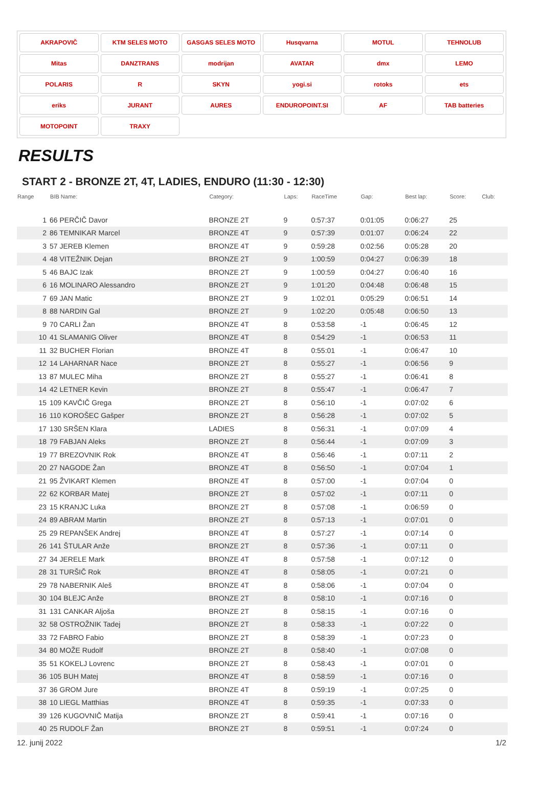AKRAPOVIČ
KTM SELES MOTO
GASGAS SELES MOTO
Husqvarna
MOTUL
TEHNOLUB
Mitas
DANZTRANS
modrijan
AVATAR
dmx
LEMO
POLARIS
R
SKYN
yogi.si
rotoks
ets
eriks
JURANT
AURES
ENDUROPOINT.SI
AF
TAB batteries
MOTOPOINT
TRAXY
RESULTS
START 2 - BRONZE 2T, 4T, LADIES, ENDURO (11:30 - 12:30)
| Range | BIB Name: | Category: | Laps: | RaceTime | Gap: | Best lap: | Score: | Club: |
| --- | --- | --- | --- | --- | --- | --- | --- | --- |
| 1 | 66 PERČIČ Davor | BRONZE 2T | 9 | 0:57:37 | 0:01:05 | 0:06:27 | 25 | |
| 2 | 86 TEMNIKAR Marcel | BRONZE 4T | 9 | 0:57:39 | 0:01:07 | 0:06:24 | 22 | |
| 3 | 57 JEREB Klemen | BRONZE 4T | 9 | 0:59:28 | 0:02:56 | 0:05:28 | 20 | |
| 4 | 48 VITEŽNIK Dejan | BRONZE 2T | 9 | 1:00:59 | 0:04:27 | 0:06:39 | 18 | |
| 5 | 46 BAJC Izak | BRONZE 2T | 9 | 1:00:59 | 0:04:27 | 0:06:40 | 16 | |
| 6 | 16 MOLINARO Alessandro | BRONZE 2T | 9 | 1:01:20 | 0:04:48 | 0:06:48 | 15 | |
| 7 | 69 JAN Matic | BRONZE 2T | 9 | 1:02:01 | 0:05:29 | 0:06:51 | 14 | |
| 8 | 88 NARDIN Gal | BRONZE 2T | 9 | 1:02:20 | 0:05:48 | 0:06:50 | 13 | |
| 9 | 70 CARLI Žan | BRONZE 4T | 8 | 0:53:58 | -1 | 0:06:45 | 12 | |
| 10 | 41 SLAMANIG Oliver | BRONZE 4T | 8 | 0:54:29 | -1 | 0:06:53 | 11 | |
| 11 | 32 BUCHER Florian | BRONZE 4T | 8 | 0:55:01 | -1 | 0:06:47 | 10 | |
| 12 | 14 LAHARNAR Nace | BRONZE 2T | 8 | 0:55:27 | -1 | 0:06:56 | 9 | |
| 13 | 87 MULEC Miha | BRONZE 2T | 8 | 0:55:27 | -1 | 0:06:41 | 8 | |
| 14 | 42 LETNER Kevin | BRONZE 2T | 8 | 0:55:47 | -1 | 0:06:47 | 7 | |
| 15 | 109 KAVČIČ Grega | BRONZE 2T | 8 | 0:56:10 | -1 | 0:07:02 | 6 | |
| 16 | 110 KOROŠEC Gašper | BRONZE 2T | 8 | 0:56:28 | -1 | 0:07:02 | 5 | |
| 17 | 130 SRŠEN Klara | LADIES | 8 | 0:56:31 | -1 | 0:07:09 | 4 | |
| 18 | 79 FABJAN Aleks | BRONZE 2T | 8 | 0:56:44 | -1 | 0:07:09 | 3 | |
| 19 | 77 BREZOVNIK Rok | BRONZE 4T | 8 | 0:56:46 | -1 | 0:07:11 | 2 | |
| 20 | 27 NAGODE Žan | BRONZE 4T | 8 | 0:56:50 | -1 | 0:07:04 | 1 | |
| 21 | 95 ŽVIKART Klemen | BRONZE 4T | 8 | 0:57:00 | -1 | 0:07:04 | 0 | |
| 22 | 62 KORBAR Matej | BRONZE 2T | 8 | 0:57:02 | -1 | 0:07:11 | 0 | |
| 23 | 15 KRANJC Luka | BRONZE 2T | 8 | 0:57:08 | -1 | 0:06:59 | 0 | |
| 24 | 89 ABRAM Martin | BRONZE 2T | 8 | 0:57:13 | -1 | 0:07:01 | 0 | |
| 25 | 29 REPANŠEK Andrej | BRONZE 4T | 8 | 0:57:27 | -1 | 0:07:14 | 0 | |
| 26 | 141 ŠTULAR Anže | BRONZE 2T | 8 | 0:57:36 | -1 | 0:07:11 | 0 | |
| 27 | 34 JERELE Mark | BRONZE 4T | 8 | 0:57:58 | -1 | 0:07:12 | 0 | |
| 28 | 31 TURŠIČ Rok | BRONZE 4T | 8 | 0:58:05 | -1 | 0:07:21 | 0 | |
| 29 | 78 NABERNIK Aleš | BRONZE 4T | 8 | 0:58:06 | -1 | 0:07:04 | 0 | |
| 30 | 104 BLEJC Anže | BRONZE 2T | 8 | 0:58:10 | -1 | 0:07:16 | 0 | |
| 31 | 131 CANKAR Aljoša | BRONZE 2T | 8 | 0:58:15 | -1 | 0:07:16 | 0 | |
| 32 | 58 OSTROŽNIK Tadej | BRONZE 2T | 8 | 0:58:33 | -1 | 0:07:22 | 0 | |
| 33 | 72 FABRO Fabio | BRONZE 2T | 8 | 0:58:39 | -1 | 0:07:23 | 0 | |
| 34 | 80 MOŽE Rudolf | BRONZE 2T | 8 | 0:58:40 | -1 | 0:07:08 | 0 | |
| 35 | 51 KOKELJ Lovrenc | BRONZE 2T | 8 | 0:58:43 | -1 | 0:07:01 | 0 | |
| 36 | 105 BUH Matej | BRONZE 4T | 8 | 0:58:59 | -1 | 0:07:16 | 0 | |
| 37 | 36 GROM Jure | BRONZE 4T | 8 | 0:59:19 | -1 | 0:07:25 | 0 | |
| 38 | 10 LIEGL Matthias | BRONZE 4T | 8 | 0:59:35 | -1 | 0:07:33 | 0 | |
| 39 | 126 KUGOVNIČ Matija | BRONZE 2T | 8 | 0:59:41 | -1 | 0:07:16 | 0 | |
| 40 | 25 RUDOLF Žan | BRONZE 2T | 8 | 0:59:51 | -1 | 0:07:24 | 0 | |
12. junij 2022 1/2